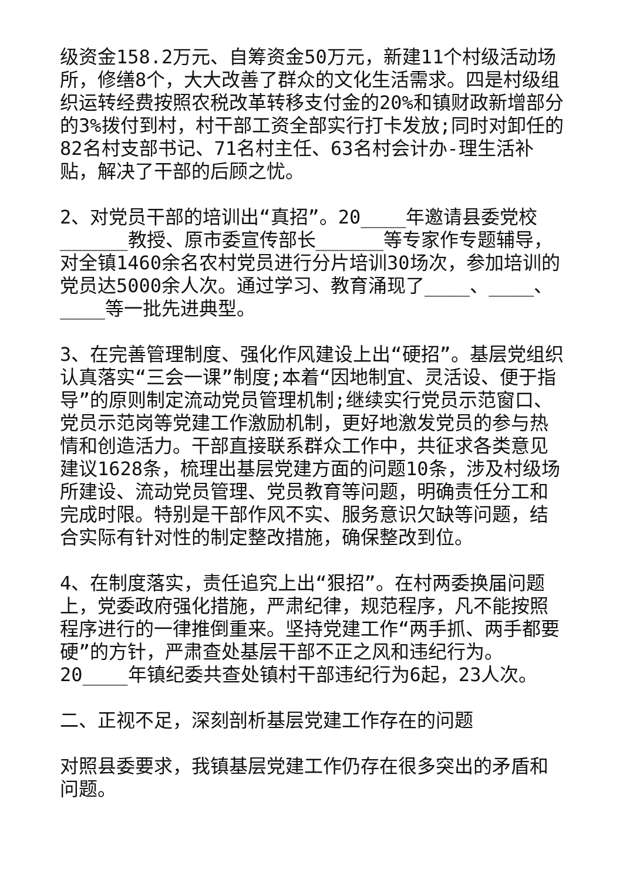级资金158.2万元、自筹资金50万元，新建11个村级活动场所，修缮8个，大大改善了群众的文化生活需求。四是村级组织运转经费按照农税改革转移支付金的20%和镇财政新增部分的3%拨付到村，村干部工资全部实行打卡发放;同时对卸任的82名村支部书记、71名村主任、63名村会计办-理生活补贴，解决了干部的后顾之忧。
2、对党员干部的培训出“真招”。20____年邀请县委党校______教授、原市委宣传部长______等专家作专题辅导，对全镇1460余名农村党员进行分片培训30场次，参加培训的党员达5000余人次。通过学习、教育涌现了____、____、____等一批先进典型。
3、在完善管理制度、强化作风建设上出“硬招”。基层党组织认真落实“三会一课”制度;本着“因地制宜、灵活设、便于指导”的原则制定流动党员管理机制;继续实行党员示范窗口、党员示范岗等党建工作激励机制，更好地激发党员的参与热情和创造活力。干部直接联系群众工作中，共征求各类意见建议1628条，梳理出基层党建方面的问题10条，涉及村级场所建设、流动党员管理、党员教育等问题，明确责任分工和完成时限。特别是干部作风不实、服务意识欠缺等问题，结合实际有针对性的制定整改措施，确保整改到位。
4、在制度落实，责任追究上出“狠招”。在村两委换届问题上，党委政府强化措施，严肃纪律，规范程序，凡不能按照程序进行的一律推倒重来。坚持党建工作“两手抓、两手都要硬”的方针，严肃查处基层干部不正之风和违纪行为。20____年镇纪委共查处镇村干部违纪行为6起，23人次。
二、正视不足，深刻剖析基层党建工作存在的问题
对照县委要求，我镇基层党建工作仍存在很多突出的矛盾和问题。